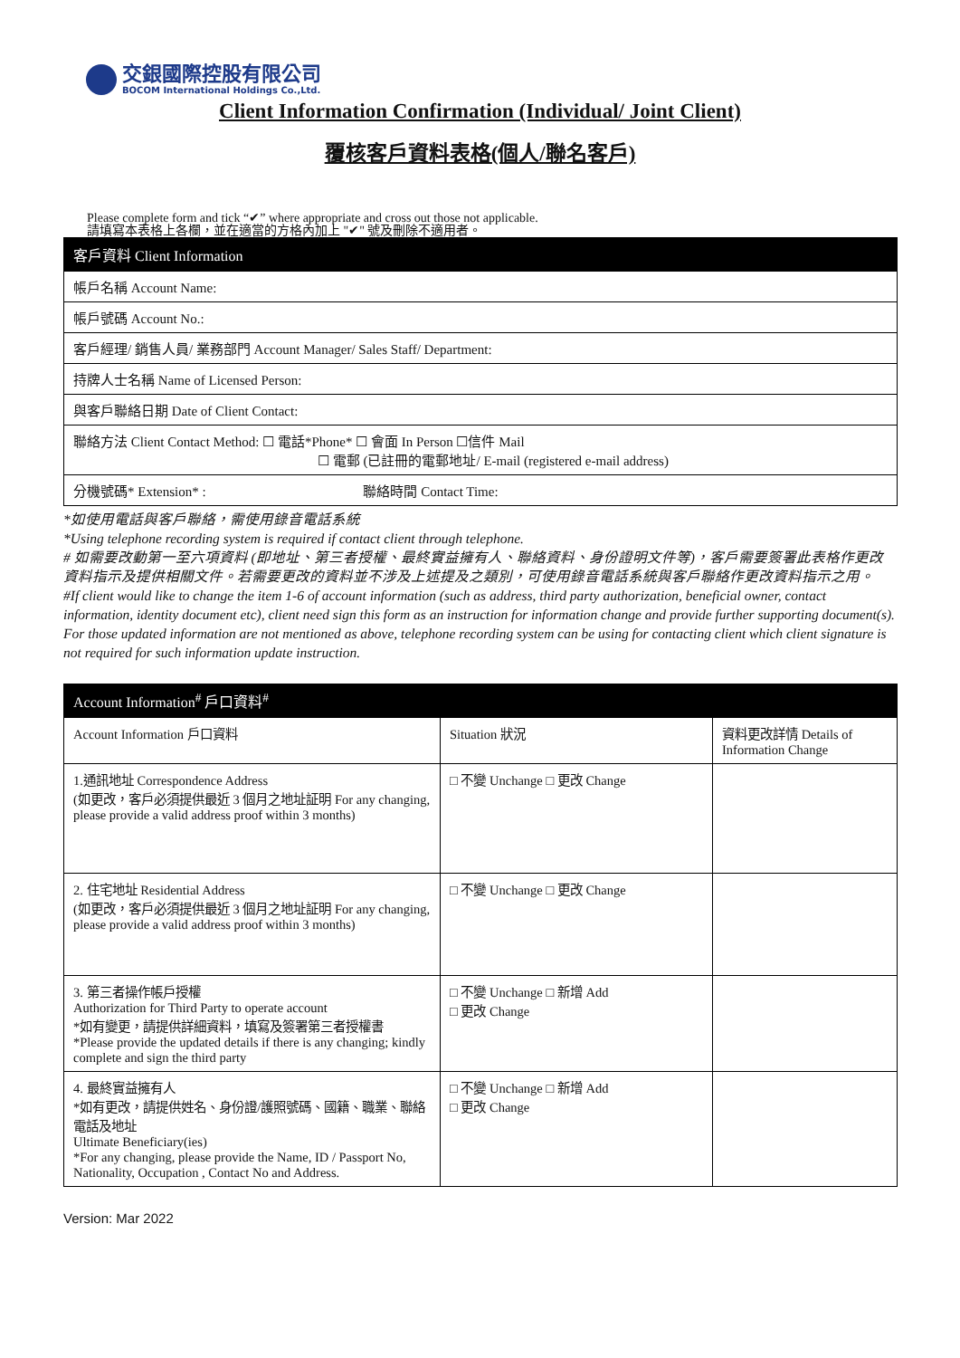交銀國際控股有限公司
BOCOM International Holdings Co.,Ltd.
Client Information Confirmation (Individual/ Joint Client)
覆核客戶資料表格(個人/聯名客戶)
Please complete form and tick “✔” where appropriate and cross out those not applicable.
請填寫本表格上各欄，並在適當的方格內加上 "✔" 號及刪除不適用者。
| 客戶資料 Client Information |
| --- |
| 帳戶名稱 Account Name: |
| 帳戶號碼 Account No.: |
| 客戶經理/ 銷售人員/ 業務部門 Account Manager/ Sales Staff/ Department: |
| 持牌人士名稱 Name of Licensed Person: |
| 與客戶聯絡日期 Date of Client Contact: |
| 聯絡方法 Client Contact Method: ☐ 電話*Phone* ☐ 會面 In Person ☐信件 Mail ☐ 電郵 (已註冊的電郵地址/ E-mail (registered e-mail address) |
| 分機號碼* Extension* : 聯絡時間 Contact Time: |
*如使用電話與客戶聯絡，需使用錄音電話系統
*Using telephone recording system is required if contact client through telephone.
# 如需要改動第一至六項資料 (即地址、第三者授權、最終實益擁有人、聯絡資料、身份證明文件等)，客戶需要簽署此表格作更改資料指示及提供相關文件。若需要更改的資料並不涉及上述提及之類別，可使用錄音電話系統與客戶聯絡作更改資料指示之用。
#If client would like to change the item 1-6 of account information (such as address, third party authorization, beneficial owner, contact information, identity document etc), client need sign this form as an instruction for information change and provide further supporting document(s). For those updated information are not mentioned as above, telephone recording system can be using for contacting client which client signature is not required for such information update instruction.
| Account Information<sup>#</sup> 戶口資料<sup>#</sup> | | |
| --- | --- | --- |
| Account Information 戶口資料 | Situation 狀況 | 資料更改詳情 Details of Information Change |
| 1.通訊地址 Correspondence Address (如更改，客戶必須提供最近 3 個月之地址証明 For any changing, please provide a valid address proof within 3 months) | □ 不變 Unchange □ 更改 Change | |
| 2. 住宅地址 Residential Address (如更改，客戶必須提供最近 3 個月之地址証明 For any changing, please provide a valid address proof within 3 months) | □ 不變 Unchange □ 更改 Change | |
| 3. 第三者操作帳戶授權 Authorization for Third Party to operate account *如有變更，請提供詳細資料，填寫及簽署第三者授權書 *Please provide the updated details if there is any changing; kindly complete and sign the third party | □ 不變 Unchange □ 新增 Add □ 更改 Change | |
| 4. 最終實益擁有人 *如有更改，請提供姓名、身份證/護照號碼、國籍、職業、聯絡電話及地址 Ultimate Beneficiary(ies) *For any changing, please provide the Name, ID / Passport No, Nationality, Occupation , Contact No and Address. | □ 不變 Unchange □ 新增 Add □ 更改 Change | |
Version: Mar 2022